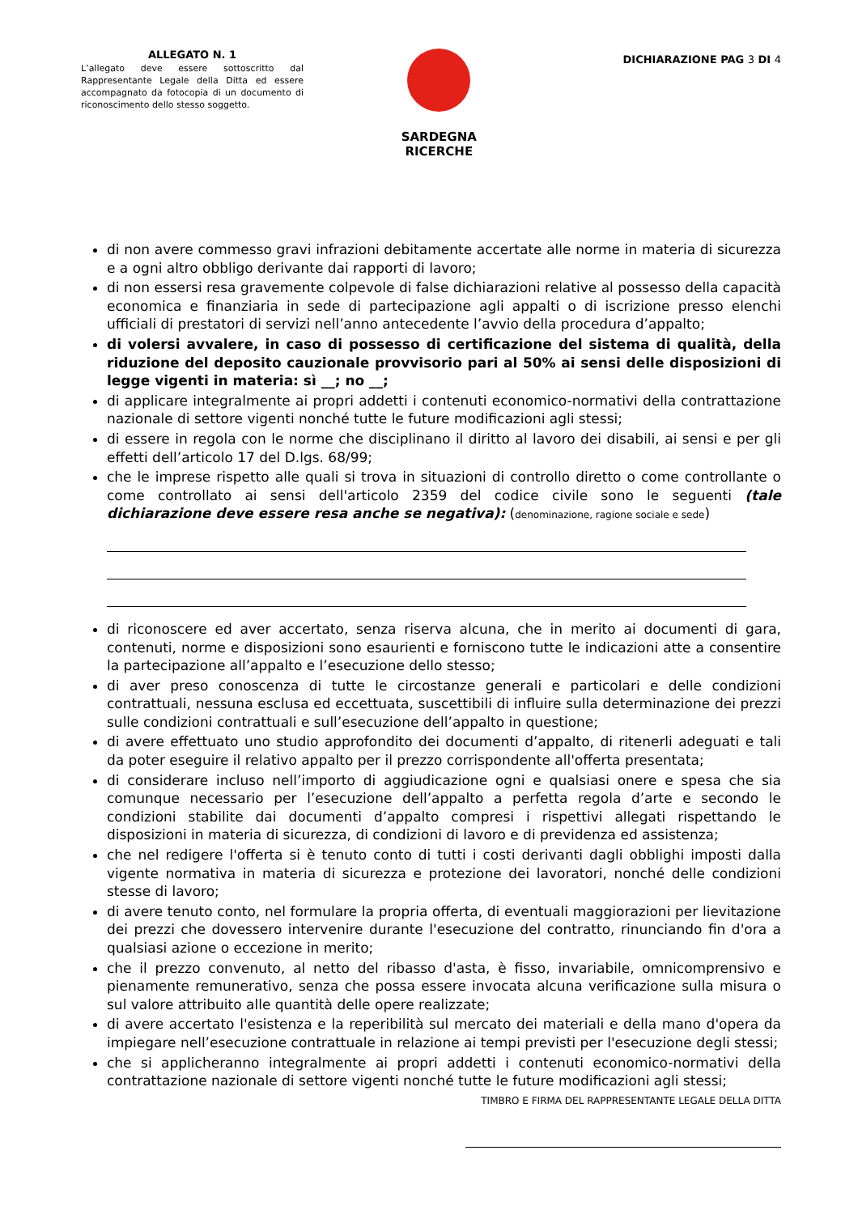ALLEGATO N. 1
L’allegato deve essere sottoscritto dal Rappresentante Legale della Ditta ed essere accompagnato da fotocopia di un documento di riconoscimento dello stesso soggetto.
SARDEGNA
RICERCHE
DICHIARAZIONE PAG 3 DI 4
di non avere commesso gravi infrazioni debitamente accertate alle norme in materia di sicurezza e a ogni altro obbligo derivante dai rapporti di lavoro;
di non essersi resa gravemente colpevole di false dichiarazioni relative al possesso della capacità economica e finanziaria in sede di partecipazione agli appalti o di iscrizione presso elenchi ufficiali di prestatori di servizi nell’anno antecedente l’avvio della procedura d’appalto;
di volersi avvalere, in caso di possesso di certificazione del sistema di qualità, della riduzione del deposito cauzionale provvisorio pari al 50% ai sensi delle disposizioni di legge vigenti in materia: sì __; no __;
di applicare integralmente ai propri addetti i contenuti economico-normativi della contrattazione nazionale di settore vigenti nonché tutte le future modificazioni agli stessi;
di essere in regola con le norme che disciplinano il diritto al lavoro dei disabili, ai sensi e per gli effetti dell’articolo 17 del D.lgs. 68/99;
che le imprese rispetto alle quali si trova in situazioni di controllo diretto o come controllante o come controllato ai sensi dell'articolo 2359 del codice civile sono le seguenti (tale dichiarazione deve essere resa anche se negativa): (denominazione, ragione sociale e sede)
di riconoscere ed aver accertato, senza riserva alcuna, che in merito ai documenti di gara, contenuti, norme e disposizioni sono esaurienti e forniscono tutte le indicazioni atte a consentire la partecipazione all’appalto e l’esecuzione dello stesso;
di aver preso conoscenza di tutte le circostanze generali e particolari e delle condizioni contrattuali, nessuna esclusa ed eccettuata, suscettibili di influire sulla determinazione dei prezzi sulle condizioni contrattuali e sull’esecuzione dell’appalto in questione;
di avere effettuato uno studio approfondito dei documenti d’appalto, di ritenerli adeguati e tali da poter eseguire il relativo appalto per il prezzo corrispondente all'offerta presentata;
di considerare incluso nell’importo di aggiudicazione ogni e qualsiasi onere e spesa che sia comunque necessario per l’esecuzione dell’appalto a perfetta regola d’arte e secondo le condizioni stabilite dai documenti d’appalto compresi i rispettivi allegati rispettando le disposizioni in materia di sicurezza, di condizioni di lavoro e di previdenza ed assistenza;
che nel redigere l'offerta si è tenuto conto di tutti i costi derivanti dagli obblighi imposti dalla vigente normativa in materia di sicurezza e protezione dei lavoratori, nonché delle condizioni stesse di lavoro;
di avere tenuto conto, nel formulare la propria offerta, di eventuali maggiorazioni per lievitazione dei prezzi che dovessero intervenire durante l'esecuzione del contratto, rinunciando fin d'ora a qualsiasi azione o eccezione in merito;
che il prezzo convenuto, al netto del ribasso d'asta, è fisso, invariabile, omnicomprensivo e pienamente remunerativo, senza che possa essere invocata alcuna verificazione sulla misura o sul valore attribuito alle quantità delle opere realizzate;
di avere accertato l'esistenza e la reperibilità sul mercato dei materiali e della mano d'opera da impiegare nell’esecuzione contrattuale in relazione ai tempi previsti per l'esecuzione degli stessi;
che si applicheranno integralmente ai propri addetti i contenuti economico-normativi della contrattazione nazionale di settore vigenti nonché tutte le future modificazioni agli stessi;
TIMBRO E FIRMA DEL RAPPRESENTANTE LEGALE DELLA DITTA